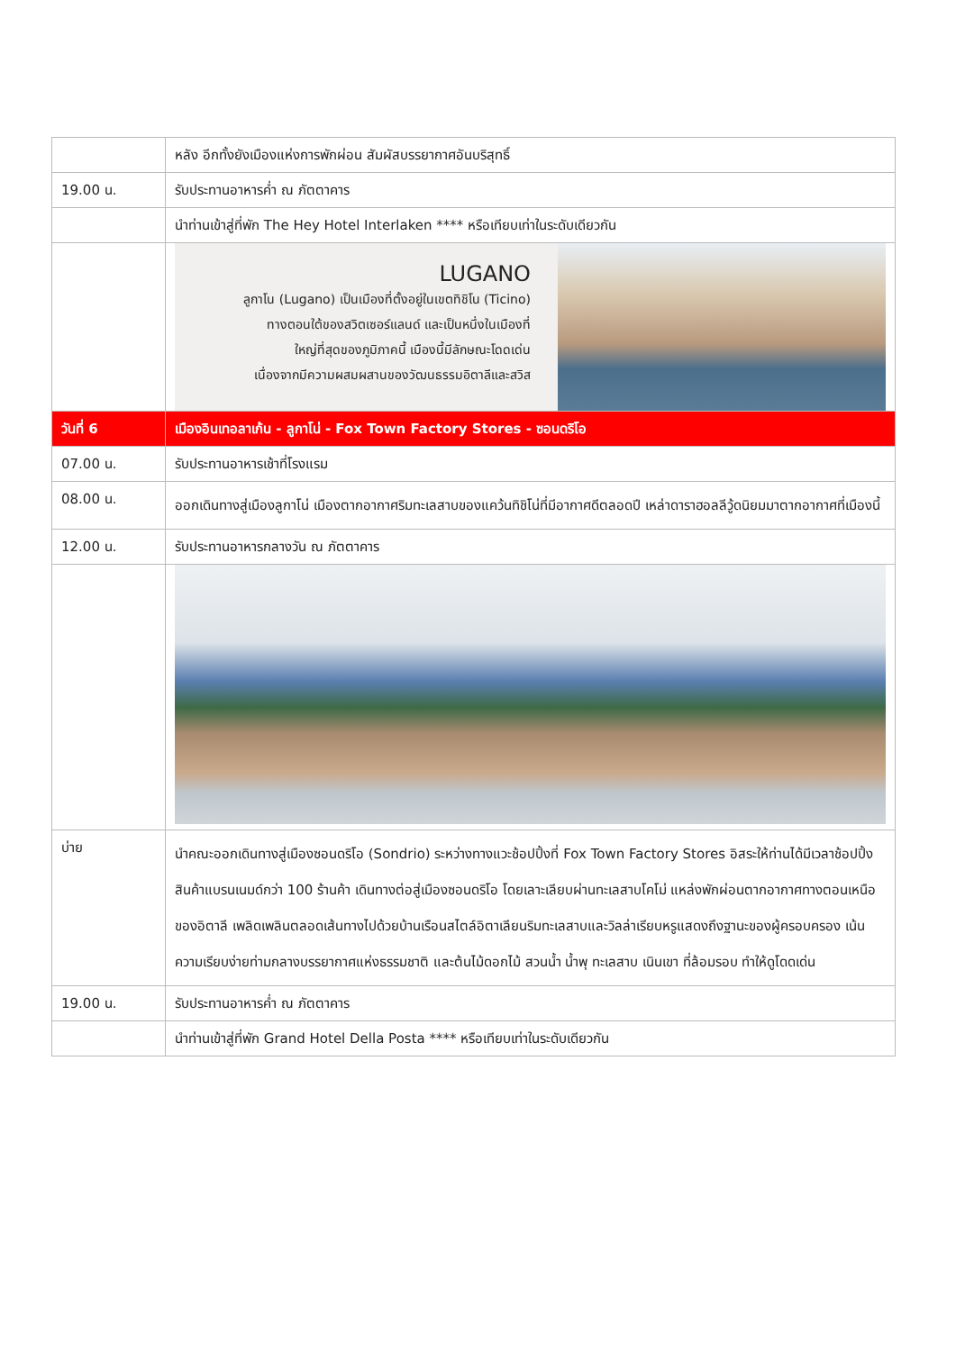| | หลัง อีกทั้งยังเมืองแห่งการพักผ่อน สัมผัสบรรยากาศอันบริสุทธิ์ |
| 19.00 น. | รับประทานอาหารค่ำ ณ ภัตตาคาร |
| | นำท่านเข้าสู่ที่พัก The Hey Hotel Interlaken **** หรือเทียบเท่าในระดับเดียวกัน |
| | LUGANO ลูกาโน (Lugano) เป็นเมืองที่ตั้งอยู่ในเขตทิชิโน (Ticino) ทางตอนใต้ของสวิตเซอร์แลนด์ และเป็นหนึ่งในเมืองที่ ใหญ่ที่สุดของภูมิภาคนี้ เมืองนี้มีลักษณะโดดเด่น เนื่องจากมีความผสมผสานของวัฒนธรรมอิตาลีและสวิส |
| วันที่ 6 | เมืองอินเทอลาเก้น - ลูกาโน่ - Fox Town Factory Stores - ซอนดริโอ |
| 07.00 น. | รับประทานอาหารเช้าที่โรงแรม |
| 08.00 น. | ออกเดินทางสู่เมืองลูกาโน่ เมืองตากอากาศริมทะเลสาบของแคว้นทิชิโน่ที่มีอากาศดีตลอดปี เหล่าดาราฮอลลีวู้ดนิยมมาตากอากาศที่เมืองนี้ |
| 12.00 น. | รับประทานอาหารกลางวัน ณ ภัตตาคาร |
| บ่าย | นำคณะออกเดินทางสู่เมืองซอนดริโอ (Sondrio) ระหว่างทางแวะช้อปปิ้งที่ Fox Town Factory Stores อิสระให้ท่านได้มีเวลาช้อปปิ้งสินค้าแบรนเนมด์กว่า 100 ร้านค้า เดินทางต่อสู่เมืองซอนดริโอ โดยเลาะเลียบผ่านทะเลสาบโคโม่ แหล่งพักผ่อนตากอากาศทางตอนเหนือของอิตาลี เพลิดเพลินตลอดเส้นทางไปด้วยบ้านเรือนสไตล์อิตาเลียนริมทะเลสาบและวิลล่าเรียบหรูแสดงถึงฐานะของผู้ครอบครอง เน้นความเรียบง่ายท่ามกลางบรรยากาศแห่งธรรมชาติ และต้นไม้ดอกไม้ สวนน้ำ น้ำพุ ทะเลสาบ เนินเขา ที่ล้อมรอบ ทำให้ดูโดดเด่น |
| 19.00 น. | รับประทานอาหารค่ำ ณ ภัตตาคาร |
| | นำท่านเข้าสู่ที่พัก Grand Hotel Della Posta **** หรือเทียบเท่าในระดับเดียวกัน |